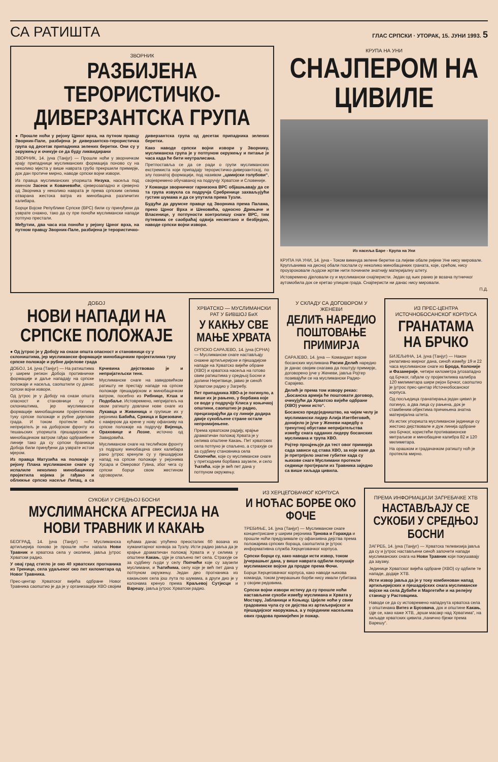СА РАТИШТА ГЛАС СРПСКИ · УТОРАК, 15. ЈУНИ 1993. 5
ЗВОРНИК
РАЗБИЈЕНА ТЕРОРИСТИЧКО-ДИВЕРЗАНТСКА ГРУПА
● Прошле ноћи у рејону Црног врха, на путном правцу Зворник-Пале, разбијена је диверзантско-терористичка група од десетак припадника зелених беретки. Они су у окружењу и очекује се да буду ликвидирани
ЗВОРНИК, 14. јуна (Танјуг) — Прошле ноћи у зворничком крају припадници муслиманских формација поново су на неколико мјеста у више наврата грубо прекршили примирје, док дан протиче мирно, наводе српски војни извори.
Из правца муслиманских упоришта Незука, насеља под именом Засеок и Ковачевићи, сјеверозападно и сјеверно од Зворника у неколико наврата је према српским селима отварана жестока ватра из минобацача различитих калибара.
Борци Војске Републике Српске (ВРС) били су принуђени да узврате снажно, тако да су пре поноћи муслимански напади потпуно престали.
Међутим, два часа иза поноћи у рејону Црног врха, на путном правцу Зворник-Пале, разбијена је терористичко-диверзантска група од десетак припадника зелених беретки.
Како наводе српски војни извори у Зворнику, муслиманска група је у потпуном окружењу и питање је часа када ће бити неутралисана.
Претпоставља се да се ради о групи муслиманских екстремиста који припадају терористичко-диверзантској, по злу познатој формацији, под називом „цамијски голубови“, својевремено обучаваној на подручју Хрватске и Словеније.
У Команди зворничког гарнизона ВРС објашњавају да се та група извукла са подручја Сребренице захваљујући густим шумама и да се упутила према Тузли.
Будући да друмске правце од Зворника према Палама, преко Црног Врха и Шековића, односно Дрињаче и Власенице, у потпуности контролишу снаге ВРС, тим путевима се саобраћај одвија несметано и безбједно, наводе српски војни извори.
КРУПА НА УНИ
СНАЈПЕРОМ НА ЦИВИЛЕ
Из насеља Баре - Крупа на Уни
КРУПА НА УНИ, 14. јуна - Током викенда зелене беретке са лијеве обале ријеке Уне нису мировале. Крупљанима на десној обали послали су неколико минобацачких граната, које, срећом, нису проузроковале људске жртве нити починиле знатнију материјалну штету.
Истовремено дјеловали су и муслимански снајперисти. Један од њих ранио је возача путничког аутомобила док се кретао улицом града. Снајперисти ни данас нису мировали.
П.Д.
ДОБОЈ
НОВИ НАПАДИ НА СРПСКЕ ПОЛОЖАЈЕ
● Од јутрос је у Добоју на снази општа опасност и становници су у склоништима, јер муслиманске формације минобацачким пројектилима туку српске положаје и рубне дијелове града
ДОБОЈ, 14. јуна (Танјуг) — На ратиштима у ширем регион Добоја противничке формације и даље нападају на српске положаје и насеља, саопштили су данас српски војни извори.
Од јутрос је у Добоју на снази општа опасност и становници су у склоништима, јер муслиманске формације минобацачким пројектилима туку српске положаје и рубне дијелове града. И током протекле ноћи непријатељ је на добојском фронту из тешањских упоришта пјешадијском и минобацачком ватром гађао одбрамбене линије тако да су српски браниоци Добоја били принуђени да узврате истом мјером.
Из правца Матузића на положаје у рејону Плана муслиманске снаге су испалиле неколико минобацачких пројектила којима је гађано и оближње српско насеље Липац, а са Крчевина дејствовао је и непријатељски тенк.
Муслиманске снаге на завидовићком ратишту не престају нападе на српске положаје пјешадијском и минобацачком ватром, посебно из Рибнице, Krша и Подобаље. Истовремено, непријатељ на овом ратишту довлачи нове снаге из Лукавца и Живиница и групише их у рејонима Бабића, Сржица и Брезоваче, с намјером да крене у нову офанзиву на српске положаје на подручју Виjенца, Ораховице и Лозне, источно од Завидовића.
Муслиманске снаге на теслићком фронту уз подршку минобацача свих калибара рано јутрос кренуле су у пјешадијски напад на српске положаје у рејонима Хусара и Омеровог Гувна, због чега су српски борци свом жестином одговорили.
ХРВАТСКО — МУСЛИМАНСКИ РАТ У БИВШОЈ БиХ
У КАКЊУ СВЕ МАЊЕ ХРВАТА
СРПСКО САРАЈЕВО, 14. јуна (СРНА) — Муслиманске снаге настављају снажне артиљеријске и пјешадијске нападе на Хрватско вијеће обране (ХВО) и хрватска насеља на готово свим ратиштима у средњој Босни и долини Неретвице, јавио је синоћ Хрватски радио у Загребу.
Пет припадника ХВО-а је погинуло, а више их је рањено, у борбама које се воде у подручју Клиса у коњичкој општини, саопштио је радио, прецизирајући да су линије додира двије сукобљене стране остале непромијењене.
Према хрватском радију, крајње драматичан положај Хрвата је у селима општине Какањ. Пет хрватских села потпуно је спаљено, а страхује се за судбину становника села Слопчићи, које су муслиманске снаге у претходним борбама заузеле, и село Ћатића, које је већ пет дана у потпуном окружењу.
У СКЛАДУ СА ДОГОВОРОМ У ЖЕНЕВИ
ДЕЛИЋ НАРЕДИО ПОШТОВАЊЕ ПРИМИРЈА
САРАЈЕВО, 14. јуна — Командант војске босанских муслимана Расим Делић наредио је данас својим снагама да поштују примирје, договорено јуче у Женеви, јавља Ројтер позивајући се на муслимански Радио-Сарајево.
Делић је према том извору рекао: „Босанска армија ће поштовати договор, очекујући да Хрватско вијеће одбране (ХВО) учини исто“.
Босанско предсједништво, на чијем челу је муслимански лидер Алија Изетбеговић, донијело је јуче у Женеви наредбу о тренутној обустави непријатељства између снага одданих лидеру босанских муслимана и трупа ХВО.
Ројтер процјењује да тест овог примирја сада зависи од става ХВО, за које каже да је претрпјело знатне губитке када су њихове снаге Муслимани протекле седмице протјерали из Травника заједно са више хиљада цивила.
ИЗ ПРЕС-ЦЕНТРА ИСТОЧНОБОСАНСКОГ КОРПУСА
ГРАНАТАМА НА БРЧКО
БИЈЕЉИНА, 14. јуна (Танјуг) — Након релативно мирног дана, синоћ између 19 и 22 часа муслиманске снаге из Брода, Колоније и Фазанерије, четири километра југозападно од Брчког, гађале су пројектилима калибра 120 милиметара шири рејон Брчког, саопштио је јутрос прес-центар Источнобосанског корпуса.
Од посљедица гранатирања један цивил је погинуо, а два лица су рањена, док је стамбеним објектима причињена знатна материјална штета.
Из истих упоришта муслиманске јединице су жестоко дејствовале и дуж линија одбране око Брчког, користећи противавионске митраљезе и минобацаче калибра 82 и 120 милиметара.
На орашком и градачачком ратишту ноћ је протекла мирно.
СУКОБИ У СРЕДЊОЈ БОСНИ
МУСЛИМАНСКА АГРЕСИЈА НА НОВИ ТРАВНИК И КАКАЊ
БЕОГРАД, 14. јуна (Танјуг) — Муслиманска артиљерија поново је прошле ноћи напала Нови Травник и хрватска села у околини, јавља јутрос Хрватски радио.
У овај град стигло је око 40 хрватских прогнаника из Тренице, села удаљеног око пет километара од Новог Травника.
Прес-центар Хрватског вијећа одбране Новог Травника саопштио је да је у организацији ХВО својим кућама данас упућено преосталих 60 возача из хуманитарног конвоја за Тузлу. Исти радио јавља да је крајње драматичан положај Хрвата и у селима у општини Какањ, гдје је спаљено пет села. Страхује се за судбину људи у селу Попчићи које су заузели муслимани, и Ћатићима, селу које је већ пет дана у потпуном окружењу. Један део прогнаника из какањских села још лута по шумама, а други дио је у колонама кренуо према Краљевој Сутјесци и Варешу, јавља јутрос Хрватски радио.
ИЗ ХЕРЦЕГОВАЧКОГ КОРПУСА
И НОЋАС БОРБЕ ОКО ФОЧЕ
ТРЕБИЊЕ, 14. јуна (Танјуг) — Муслиманске снаге концентрисане у ширим рејонима Трнова и Горажда и прошле ноћи предузимале су офанзивна дејства према положајима српских бораца, саопштила је јутрос информативна служба Херцеговачког корпуса.
Српски борци су, како наводи исти извор, током јучерашњег дана, у више наврата одбили покушаје муслиманске војске да продре према Фочи.
Борци Херцеговачког корпуса, како наводи њихова команда, током јучерашњих борби нису имали губитака у својим редовима.
Српски војни извори истичу да су прошле ноћи настављени сукоби између муслимана и Хрвата у Мостару, Јабланици и Коњицу. Цијеле ноћи у свим градовима чула су се дејства из артиљеријског и пјешадијског наоружања, а у појединим насељима ових градова примијећен је пожар.
ПРЕМА ИНФОРМАЦИЈИ ЗАГРЕБАЧКЕ ХТВ
НАСТАВЉАЈУ СЕ СУКОБИ У СРЕДЊОЈ БОСНИ
ЗАГРЕБ, 14. јуна (Танјуг) — Хрватска телевизија јавља да су и јутрос настављени синоћ започети напади муслиманских снага на Нови Травник који покушавају да заузму.
Јединице Хрватског вијећа одбране (ХВО) су одбиле те нападе, додаје ХТВ.
Исти извор јавља да је у току комбинован напад артиљеријских и пјешадијских снага муслиманске војске на села Дубиће и Маргетиће и на релејну станицу у Растовцима.
Наводи се да су истовремено нападнута хрватска села у општинама Витез и Бусовача, док и општине Какањ, гдје се, како каже ХТВ, „врши масакр над Хрватима“, на хиљаде хрватских цивила „панично бјежи према Варешу“.